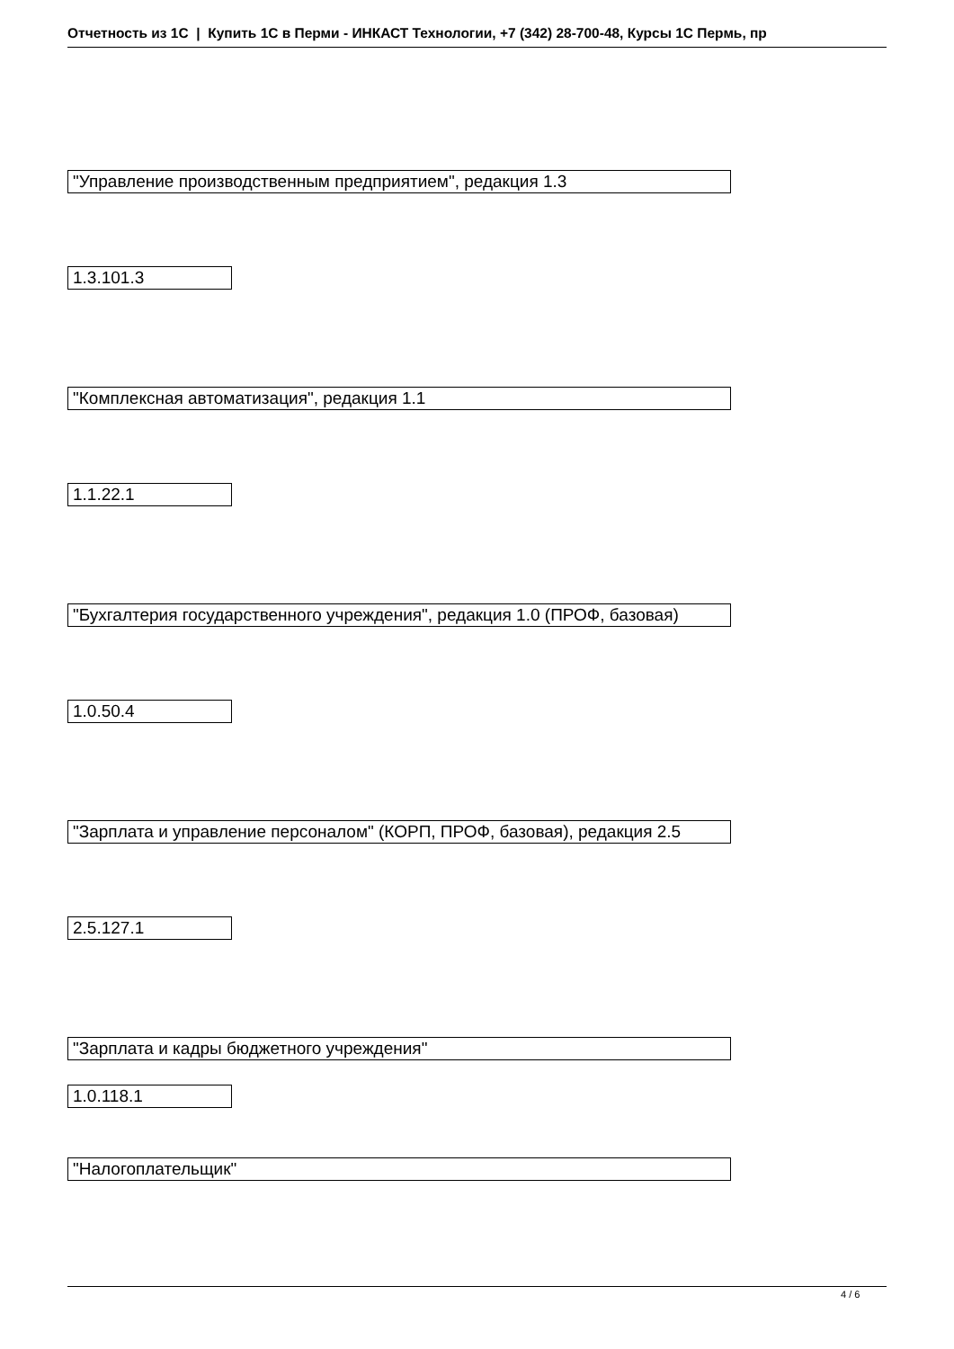Отчетность из 1С | Купить 1С в Перми - ИНКАСТ Технологии, +7 (342) 28-700-48, Курсы 1С Пермь, пр
"Управление производственным предприятием", редакция 1.3
1.3.101.3
"Комплексная автоматизация", редакция 1.1
1.1.22.1
"Бухгалтерия государственного учреждения", редакция 1.0 (ПРОФ, базовая)
1.0.50.4
"Зарплата и управление персоналом" (КОРП, ПРОФ, базовая), редакция 2.5
2.5.127.1
"Зарплата и кадры бюджетного учреждения"
1.0.118.1
"Налогоплательщик"
4 / 6